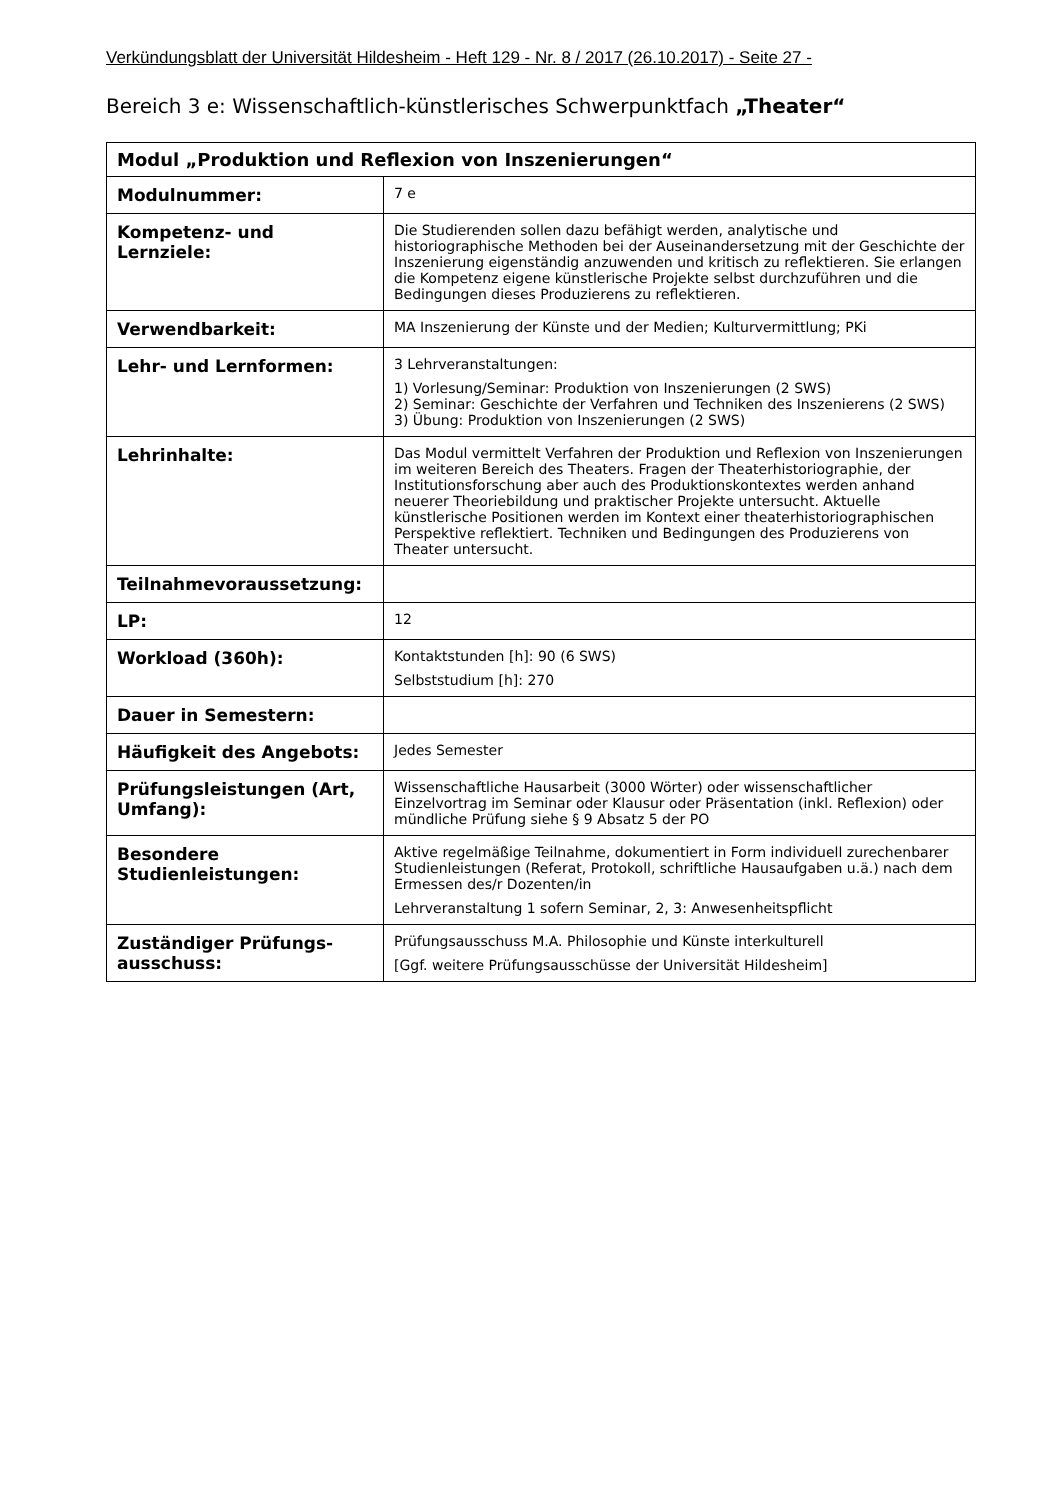Verkündungsblatt der Universität Hildesheim - Heft 129 - Nr. 8 / 2017 (26.10.2017) - Seite 27 -
Bereich 3 e: Wissenschaftlich-künstlerisches Schwerpunktfach „Theater“
| Modul „Produktion und Reflexion von Inszenierungen“ | |
| Modulnummer: | 7 e |
| Kompetenz- und Lernziele: | Die Studierenden sollen dazu befähigt werden, analytische und historiographische Methoden bei der Auseinandersetzung mit der Geschichte der Inszenierung eigenständig anzuwenden und kritisch zu reflektieren. Sie erlangen die Kompetenz eigene künstlerische Projekte selbst durchzuführen und die Bedingungen dieses Produzierens zu reflektieren. |
| Verwendbarkeit: | MA Inszenierung der Künste und der Medien; Kulturvermittlung; PKi |
| Lehr- und Lernformen: | 3 Lehrveranstaltungen: 1) Vorlesung/Seminar: Produktion von Inszenierungen (2 SWS) 2) Seminar: Geschichte der Verfahren und Techniken des Inszenierens (2 SWS) 3) Übung: Produktion von Inszenierungen (2 SWS) |
| Lehrinhalte: | Das Modul vermittelt Verfahren der Produktion und Reflexion von Inszenierungen im weiteren Bereich des Theaters. Fragen der Theaterhistoriographie, der Institutionsforschung aber auch des Produktionskontextes werden anhand neuerer Theoriebildung und praktischer Projekte untersucht. Aktuelle künstlerische Positionen werden im Kontext einer theaterhistoriographischen Perspektive reflektiert. Techniken und Bedingungen des Produzierens von Theater untersucht. |
| Teilnahmevoraussetzung: | |
| LP: | 12 |
| Workload (360h): | Kontaktstunden [h]: 90 (6 SWS) Selbststudium [h]: 270 |
| Dauer in Semestern: | |
| Häufigkeit des Angebots: | Jedes Semester |
| Prüfungsleistungen (Art, Umfang): | Wissenschaftliche Hausarbeit (3000 Wörter) oder wissenschaftlicher Einzelvortrag im Seminar oder Klausur oder Präsentation (inkl. Reflexion) oder mündliche Prüfung siehe § 9 Absatz 5 der PO |
| Besondere Studienleistungen: | Aktive regelmäßige Teilnahme, dokumentiert in Form individuell zurechenbarer Studienleistungen (Referat, Protokoll, schriftliche Hausaufgaben u.ä.) nach dem Ermessen des/r Dozenten/in Lehrveranstaltung 1 sofern Seminar, 2, 3: Anwesenheitspflicht |
| Zuständiger Prüfungs-ausschuss: | Prüfungsausschuss M.A. Philosophie und Künste interkulturell [Ggf. weitere Prüfungsausschüsse der Universität Hildesheim] |